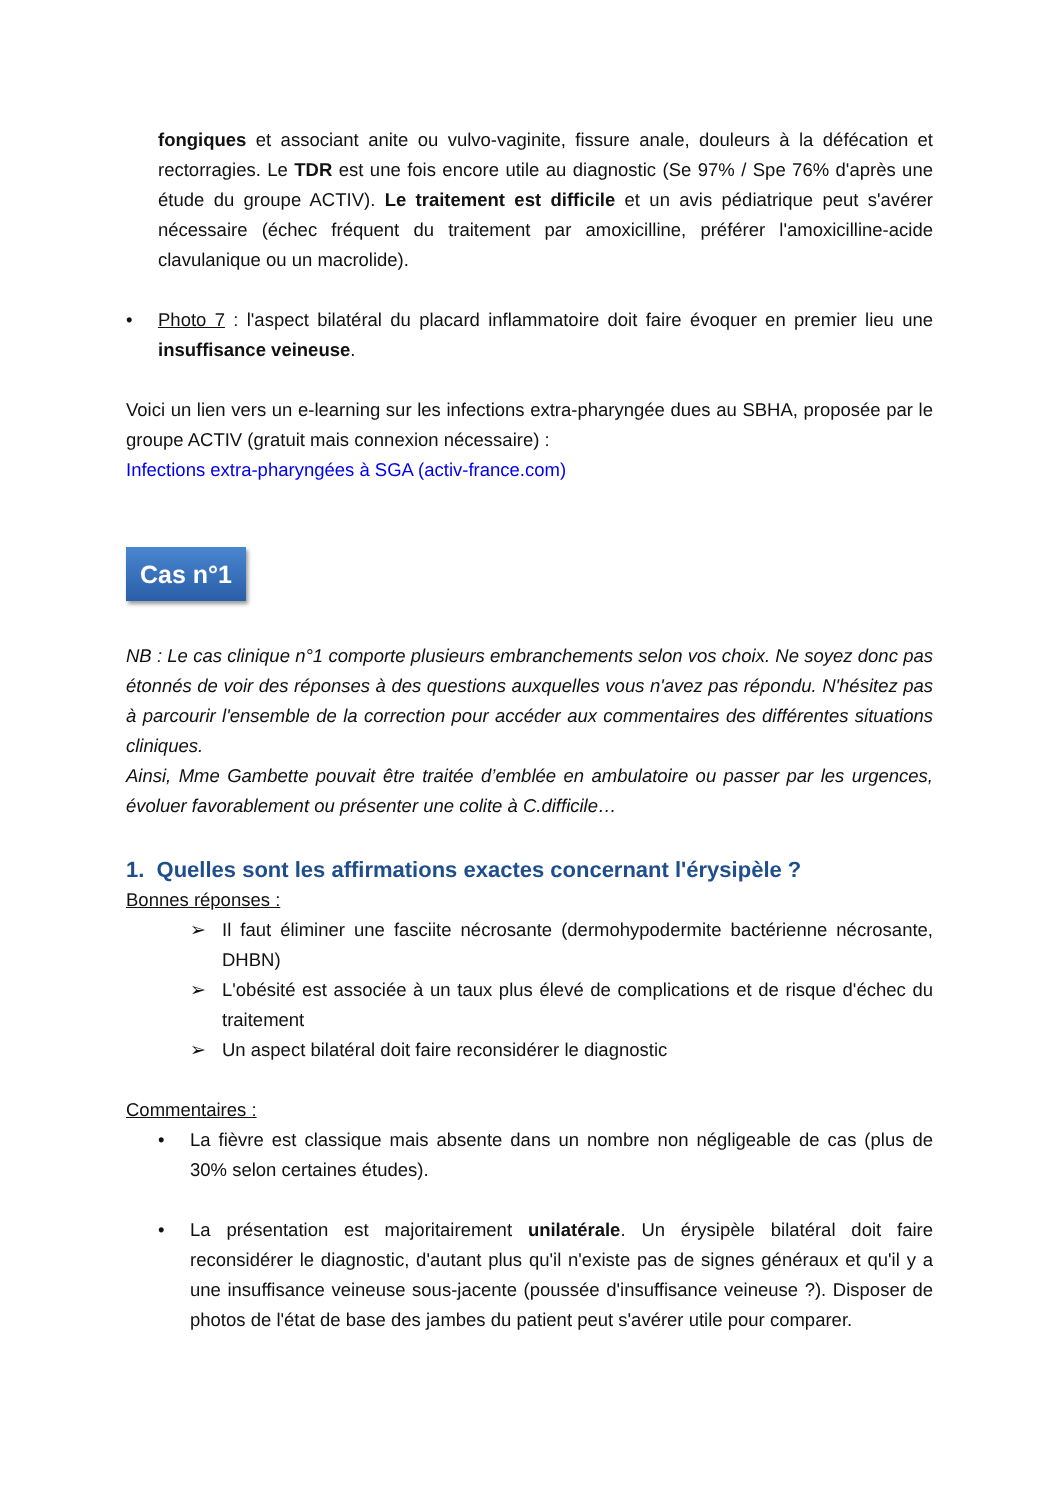fongiques et associant anite ou vulvo-vaginite, fissure anale, douleurs à la défécation et rectorragies. Le TDR est une fois encore utile au diagnostic (Se 97% / Spe 76% d'après une étude du groupe ACTIV). Le traitement est difficile et un avis pédiatrique peut s'avérer nécessaire (échec fréquent du traitement par amoxicilline, préférer l'amoxicilline-acide clavulanique ou un macrolide).
• Photo 7 : l'aspect bilatéral du placard inflammatoire doit faire évoquer en premier lieu une insuffisance veineuse.
Voici un lien vers un e-learning sur les infections extra-pharyngée dues au SBHA, proposée par le groupe ACTIV (gratuit mais connexion nécessaire) :
Infections extra-pharyngées à SGA (activ-france.com)
Cas n°1
NB : Le cas clinique n°1 comporte plusieurs embranchements selon vos choix. Ne soyez donc pas étonnés de voir des réponses à des questions auxquelles vous n'avez pas répondu. N'hésitez pas à parcourir l'ensemble de la correction pour accéder aux commentaires des différentes situations cliniques.
Ainsi, Mme Gambette pouvait être traitée d’emblée en ambulatoire ou passer par les urgences, évoluer favorablement ou présenter une colite à C.difficile…
1. Quelles sont les affirmations exactes concernant l'érysipèle ?
Bonnes réponses :
➢ Il faut éliminer une fasciite nécrosante (dermohypodermite bactérienne nécrosante, DHBN)
➢ L'obésité est associée à un taux plus élevé de complications et de risque d'échec du traitement
➢ Un aspect bilatéral doit faire reconsidérer le diagnostic
Commentaires :
• La fièvre est classique mais absente dans un nombre non négligeable de cas (plus de 30% selon certaines études).
• La présentation est majoritairement unilatérale. Un érysipèle bilatéral doit faire reconsidérer le diagnostic, d'autant plus qu'il n'existe pas de signes généraux et qu'il y a une insuffisance veineuse sous-jacente (poussée d'insuffisance veineuse ?). Disposer de photos de l'état de base des jambes du patient peut s'avérer utile pour comparer.